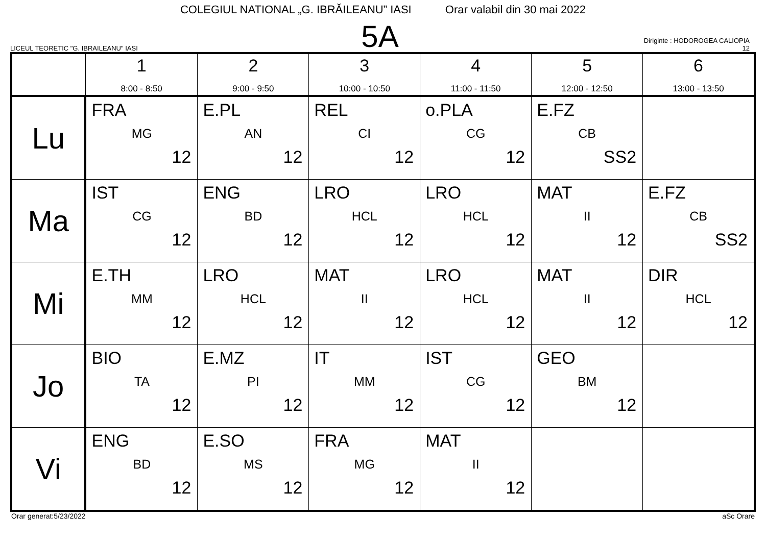COLEGIUL NATIONAL „G. IBRĂILEANU” IASI Orar valabil din 30 mai 2022
LICEUL TEORETIC "G. IBRAILEANU" IASI
5A
Diriginte : HODOROGEA CALIOPIA
12
| | 1 8:00 - 8:50 | 2 9:00 - 9:50 | 3 10:00 - 10:50 | 4 11:00 - 11:50 | 5 12:00 - 12:50 | 6 13:00 - 13:50 |
| --- | --- | --- | --- | --- | --- | --- |
| Lu | FRA MG 12 | E.PL AN 12 | REL CI 12 | o.PLA CG 12 | E.FZ CB SS2 | |
| Ma | IST CG 12 | ENG BD 12 | LRO HCL 12 | LRO HCL 12 | MAT II 12 | E.FZ CB SS2 |
| Mi | E.TH MM 12 | LRO HCL 12 | MAT II 12 | LRO HCL 12 | MAT II 12 | DIR HCL 12 |
| Jo | BIO TA 12 | E.MZ PI 12 | IT MM 12 | IST CG 12 | GEO BM 12 | |
| Vi | ENG BD 12 | E.SO MS 12 | FRA MG 12 | MAT II 12 | | |
Orar generat:5/23/2022 aSc Orare